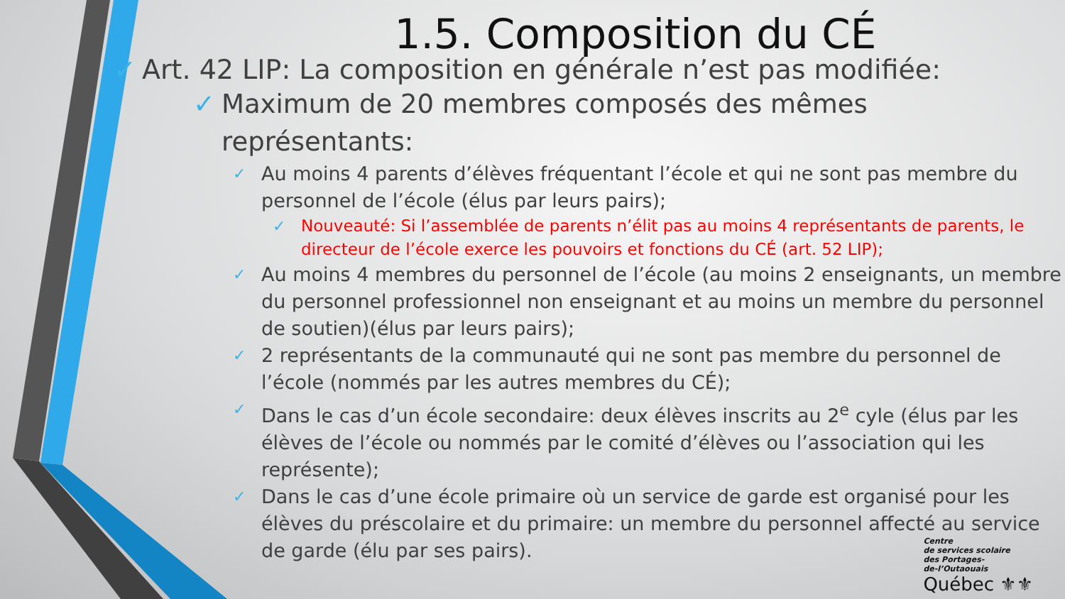1.5. Composition du CÉ
✓ Art. 42 LIP: La composition en générale n’est pas modifiée:
✓ Maximum de 20 membres composés des mêmes représentants:
✓ Au moins 4 parents d’élèves fréquentant l’école et qui ne sont pas membre du personnel de l’école (élus par leurs pairs);
✓ Nouveauté: Si l’assemblée de parents n’élit pas au moins 4 représentants de parents, le directeur de l’école exerce les pouvoirs et fonctions du CÉ (art. 52 LIP);
✓ Au moins 4 membres du personnel de l’école (au moins 2 enseignants, un membre du personnel professionnel non enseignant et au moins un membre du personnel de soutien)(élus par leurs pairs);
✓ 2 représentants de la communauté qui ne sont pas membre du personnel de l’école (nommés par les autres membres du CÉ);
✓ Dans le cas d’un école secondaire: deux élèves inscrits au 2<sup>e</sup> cyle (élus par les élèves de l’école ou nommés par le comité d’élèves ou l’association qui les représente);
✓ Dans le cas d’une école primaire où un service de garde est organisé pour les élèves du préscolaire et du primaire: un membre du personnel affecté au service de garde (élu par ses pairs).
Centre
de services scolaire
des Portages-
de-l’Outaouais
Québec ⚜⚜